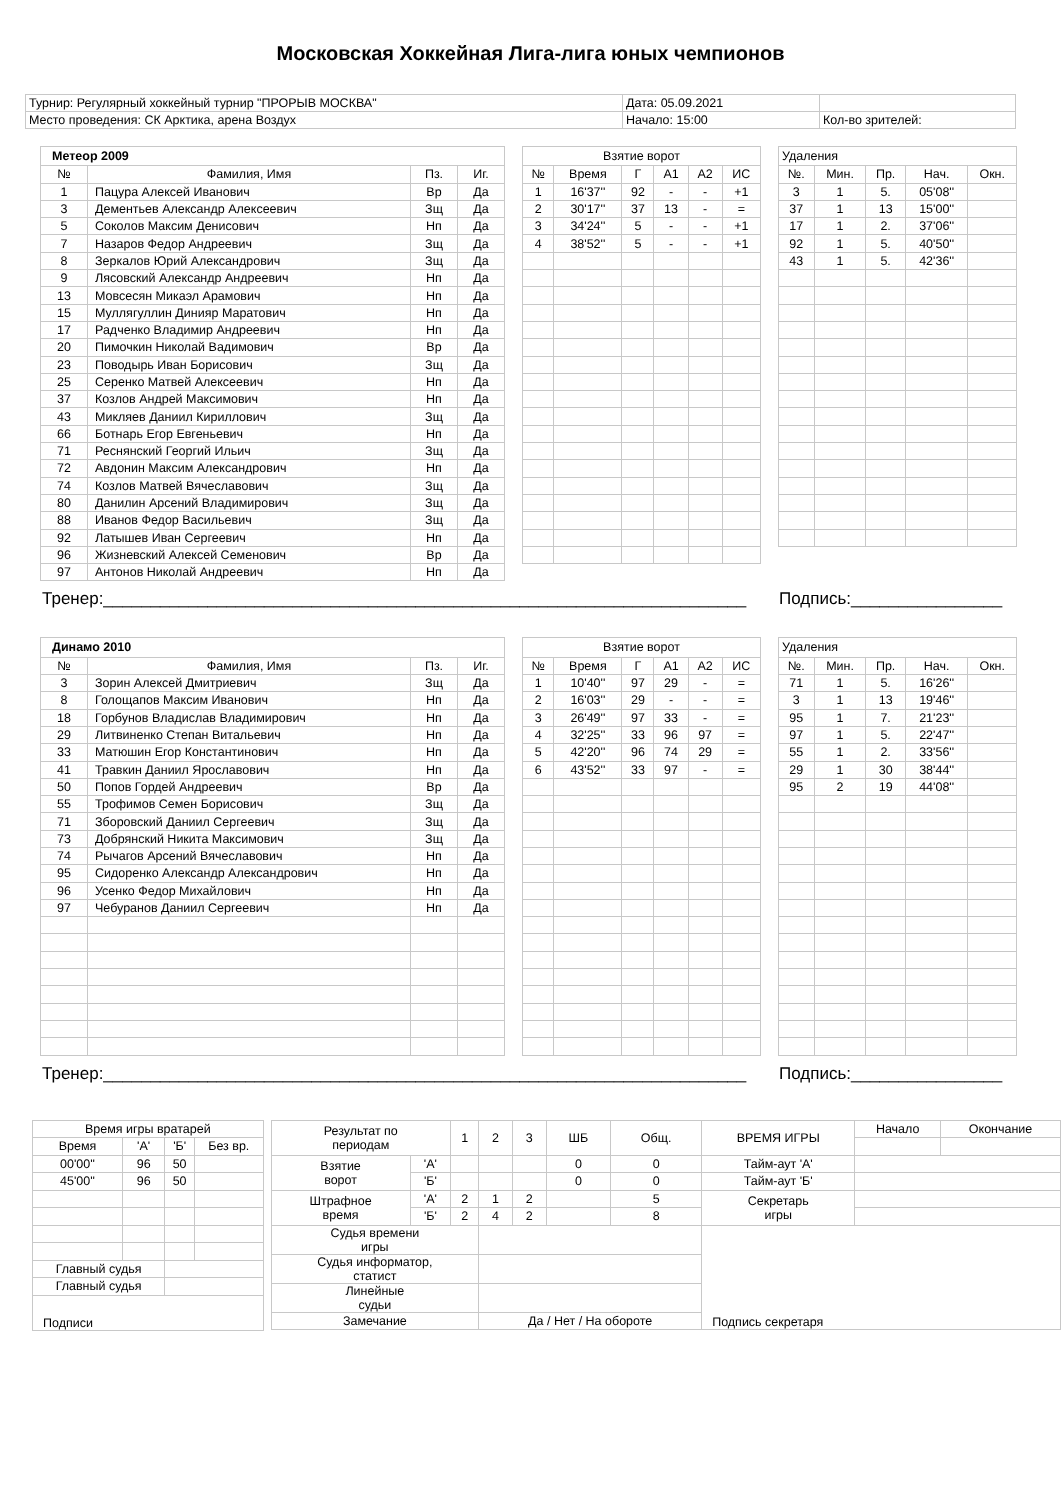Московская Хоккейная Лига-лига юных чемпионов
| Турнир: Регулярный хоккейный турнир "ПРОРЫВ МОСКВА" | Дата: 05.09.2021 | |
| Место проведения: СК Арктика, арена Воздух | Начало: 15:00 | Кол-во зрителей: |
| Метеор 2009 | | | |
| № | Фамилия, Имя | Пз. | Иг. |
| 1 | Пацура Алексей Иванович | Вр | Да |
| 3 | Дементьев Александр Алексеевич | Зщ | Да |
| 5 | Соколов Максим Денисович | Нп | Да |
| 7 | Назаров Федор Андреевич | Зщ | Да |
| 8 | Зеркалов Юрий Александрович | Зщ | Да |
| 9 | Лясовский Александр Андреевич | Нп | Да |
| 13 | Мовсесян Микаэл Арамович | Нп | Да |
| 15 | Муллягуллин Динияр Маратович | Нп | Да |
| 17 | Радченко Владимир Андреевич | Нп | Да |
| 20 | Пимочкин Николай Вадимович | Вр | Да |
| 23 | Поводырь Иван Борисович | Зщ | Да |
| 25 | Серенко Матвей Алексеевич | Нп | Да |
| 37 | Козлов Андрей Максимович | Нп | Да |
| 43 | Микляев Даниил Кириллович | Зщ | Да |
| 66 | Ботнарь Егор Евгеньевич | Нп | Да |
| 71 | Реснянский Георгий Ильич | Зщ | Да |
| 72 | Авдонин Максим Александрович | Нп | Да |
| 74 | Козлов Матвей Вячеславович | Зщ | Да |
| 80 | Данилин Арсений Владимирович | Зщ | Да |
| 88 | Иванов Федор Васильевич | Зщ | Да |
| 92 | Латышев Иван Сергеевич | Нп | Да |
| 96 | Жизневский Алексей Семенович | Вр | Да |
| 97 | Антонов Николай Андреевич | Нп | Да |
| Взятие ворот | | | | | |
| № | Время | Г | А1 | А2 | ИС |
| 1 | 16'37'' | 92 | - | - | +1 |
| 2 | 30'17'' | 37 | 13 | - | = |
| 3 | 34'24'' | 5 | - | - | +1 |
| 4 | 38'52'' | 5 | - | - | +1 |
| Удаления | | | | |
| №. | Мин. | Пр. | Нач. | Окн. |
| 3 | 1 | 5. | 05'08'' | |
| 37 | 1 | 13 | 15'00'' | |
| 17 | 1 | 2. | 37'06'' | |
| 92 | 1 | 5. | 40'50'' | |
| 43 | 1 | 5. | 42'36'' | |
Тренер:____________________________________________________________________
Подпись:________________
| Динамо 2010 | | | |
| № | Фамилия, Имя | Пз. | Иг. |
| 3 | Зорин Алексей Дмитриевич | Зщ | Да |
| 8 | Голощапов Максим Иванович | Нп | Да |
| 18 | Горбунов Владислав Владимирович | Нп | Да |
| 29 | Литвиненко Степан Витальевич | Нп | Да |
| 33 | Матюшин Егор Константинович | Нп | Да |
| 41 | Травкин Даниил Ярославович | Нп | Да |
| 50 | Попов Гордей Андреевич | Вр | Да |
| 55 | Трофимов Семен Борисович | Зщ | Да |
| 71 | Зборовский Даниил Сергеевич | Зщ | Да |
| 73 | Добрянский Никита Максимович | Зщ | Да |
| 74 | Рычагов Арсений Вячеславович | Нп | Да |
| 95 | Сидоренко Александр Александрович | Нп | Да |
| 96 | Усенко Федор Михайлович | Нп | Да |
| 97 | Чебуранов Даниил Сергеевич | Нп | Да |
| Взятие ворот | | | | | |
| № | Время | Г | А1 | А2 | ИС |
| 1 | 10'40'' | 97 | 29 | - | = |
| 2 | 16'03'' | 29 | - | - | = |
| 3 | 26'49'' | 97 | 33 | - | = |
| 4 | 32'25'' | 33 | 96 | 97 | = |
| 5 | 42'20'' | 96 | 74 | 29 | = |
| 6 | 43'52'' | 33 | 97 | - | = |
| Удаления | | | | |
| №. | Мин. | Пр. | Нач. | Окн. |
| 71 | 1 | 5. | 16'26'' | |
| 3 | 1 | 13 | 19'46'' | |
| 95 | 1 | 7. | 21'23'' | |
| 97 | 1 | 5. | 22'47'' | |
| 55 | 1 | 2. | 33'56'' | |
| 29 | 1 | 30 | 38'44'' | |
| 95 | 2 | 19 | 44'08'' | |
Тренер:____________________________________________________________________
Подпись:________________
| Время игры вратарей | | | |
| Время | 'А' | 'Б' | Без вр. |
| 00'00'' | 96 | 50 | |
| 45'00'' | 96 | 50 | |
| Главный судья | | | |
| Главный судья | | | |
| Подписи | | | |
| Результат по периодам | | 1 | 2 | 3 | ШБ | Общ. | ВРЕМЯ ИГРЫ | Начало | Окончание |
| Взятие ворот | 'А' | | | | 0 | 0 | Тайм-аут 'А' | | |
| | 'Б' | | | | 0 | 0 | Тайм-аут 'Б' | | |
| Штрафное время | 'А' | 2 | 1 | 2 | | 5 | Секретарь игры | | |
| | 'Б' | 2 | 4 | 2 | | 8 | | | |
| Судья времени игры | | | | | | | Подпись секретаря | | |
| Судья информатор, статист | | | | | | | | | |
| Линейные судьи | | | | | | | | | |
| Замечание | | | Да / Нет / На обороте | | | | | | |